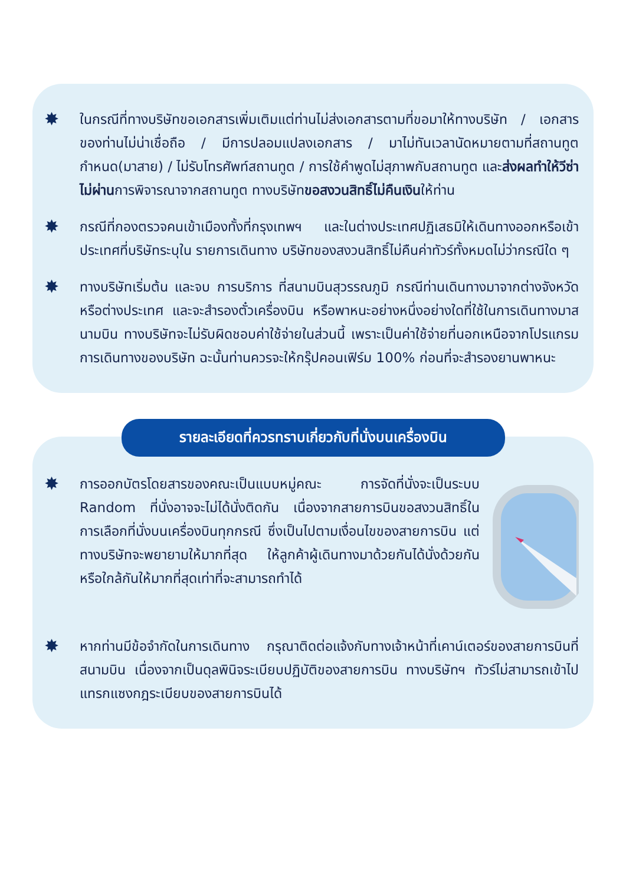✸
ในกรณีที่ทางบริษัทขอเอกสารเพิ่มเติมแต่ท่านไม่ส่งเอกสารตามที่ขอมาให้ทางบริษัท / เอกสารของท่านไม่น่าเชื่อถือ / มีการปลอมแปลงเอกสาร / มาไม่ทันเวลานัดหมายตามที่สถานทูตกำหนด(มาสาย) / ไม่รับโทรศัพท์สถานทูต / การใช้คำพูดไม่สุภาพกับสถานทูต และส่งผลทำให้วีซ่าไม่ผ่านการพิจารณาจากสถานทูต ทางบริษัทขอสงวนสิทธิ์ไม่คืนเงินให้ท่าน
✸
กรณีที่กองตรวจคนเข้าเมืองทั้งที่กรุงเทพฯ และในต่างประเทศปฏิเสธมิให้เดินทางออกหรือเข้าประเทศที่บริษัทระบุใน รายการเดินทาง บริษัทของสงวนสิทธิ์ไม่คืนค่าทัวร์ทั้งหมดไม่ว่ากรณีใด ๆ
✸
ทางบริษัทเริ่มต้น และจบ การบริการ ที่สนามบินสุวรรณภูมิ กรณีท่านเดินทางมาจากต่างจังหวัด หรือต่างประเทศ และจะสำรองตั๋วเครื่องบิน หรือพาหนะอย่างหนึ่งอย่างใดที่ใช้ในการเดินทางมาสนามบิน ทางบริษัทจะไม่รับผิดชอบค่าใช้จ่ายในส่วนนี้ เพราะเป็นค่าใช้จ่ายที่นอกเหนือจากโปรแกรมการเดินทางของบริษัท ฉะนั้นท่านควรจะให้กรุ๊ปคอนเฟิร์ม 100% ก่อนที่จะสำรองยานพาหนะ
รายละเอียดที่ควรทราบเกี่ยวกับที่นั่งบนเครื่องบิน
✸
การออกบัตรโดยสารของคณะเป็นแบบหมู่คณะ การจัดที่นั่งจะเป็นระบบ Random ที่นั่งอาจจะไม่ได้นั่งติดกัน เนื่องจากสายการบินขอสงวนสิทธิ์ในการเลือกที่นั่งบนเครื่องบินทุกกรณี ซึ่งเป็นไปตามเงื่อนไขของสายการบิน แต่ทางบริษัทจะพยายามให้มากที่สุด ให้ลูกค้าผู้เดินทางมาด้วยกันได้นั่งด้วยกันหรือใกล้กันให้มากที่สุดเท่าที่จะสามารถทำได้
✸
หากท่านมีข้อจำกัดในการเดินทาง กรุณาติดต่อแจ้งกับทางเจ้าหน้าที่เคาน์เตอร์ของสายการบินที่สนามบิน เนื่องจากเป็นดุลพินิจระเบียบปฏิบัติของสายการบิน ทางบริษัทฯ ทัวร์ไม่สามารถเข้าไปแทรกแซงกฎระเบียบของสายการบินได้